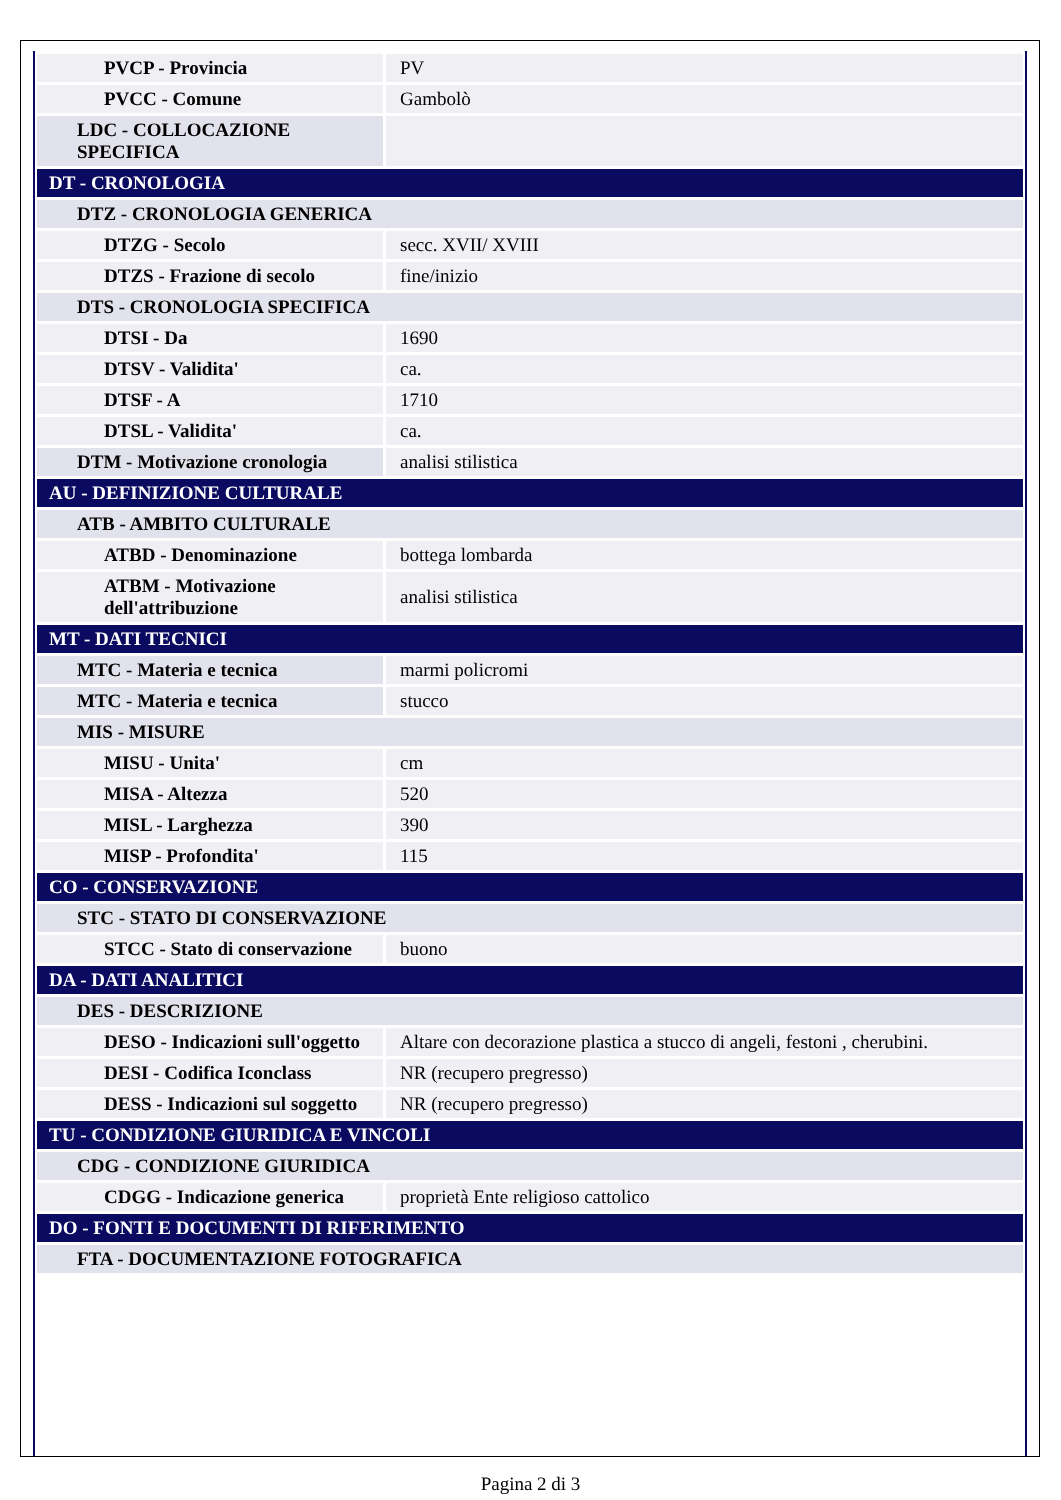| PVCP - Provincia | PV |
| PVCC - Comune | Gambolò |
| LDC - COLLOCAZIONE SPECIFICA | |
| DT - CRONOLOGIA | |
| DTZ - CRONOLOGIA GENERICA | |
| DTZG - Secolo | secc. XVII/ XVIII |
| DTZS - Frazione di secolo | fine/inizio |
| DTS - CRONOLOGIA SPECIFICA | |
| DTSI - Da | 1690 |
| DTSV - Validita' | ca. |
| DTSF - A | 1710 |
| DTSL - Validita' | ca. |
| DTM - Motivazione cronologia | analisi stilistica |
| AU - DEFINIZIONE CULTURALE | |
| ATB - AMBITO CULTURALE | |
| ATBD - Denominazione | bottega lombarda |
| ATBM - Motivazione dell'attribuzione | analisi stilistica |
| MT - DATI TECNICI | |
| MTC - Materia e tecnica | marmi policromi |
| MTC - Materia e tecnica | stucco |
| MIS - MISURE | |
| MISU - Unita' | cm |
| MISA - Altezza | 520 |
| MISL - Larghezza | 390 |
| MISP - Profondita' | 115 |
| CO - CONSERVAZIONE | |
| STC - STATO DI CONSERVAZIONE | |
| STCC - Stato di conservazione | buono |
| DA - DATI ANALITICI | |
| DES - DESCRIZIONE | |
| DESO - Indicazioni sull'oggetto | Altare con decorazione plastica a stucco di angeli, festoni , cherubini. |
| DESI - Codifica Iconclass | NR (recupero pregresso) |
| DESS - Indicazioni sul soggetto | NR (recupero pregresso) |
| TU - CONDIZIONE GIURIDICA E VINCOLI | |
| CDG - CONDIZIONE GIURIDICA | |
| CDGG - Indicazione generica | proprietà Ente religioso cattolico |
| DO - FONTI E DOCUMENTI DI RIFERIMENTO | |
| FTA - DOCUMENTAZIONE FOTOGRAFICA | |
Pagina 2 di 3